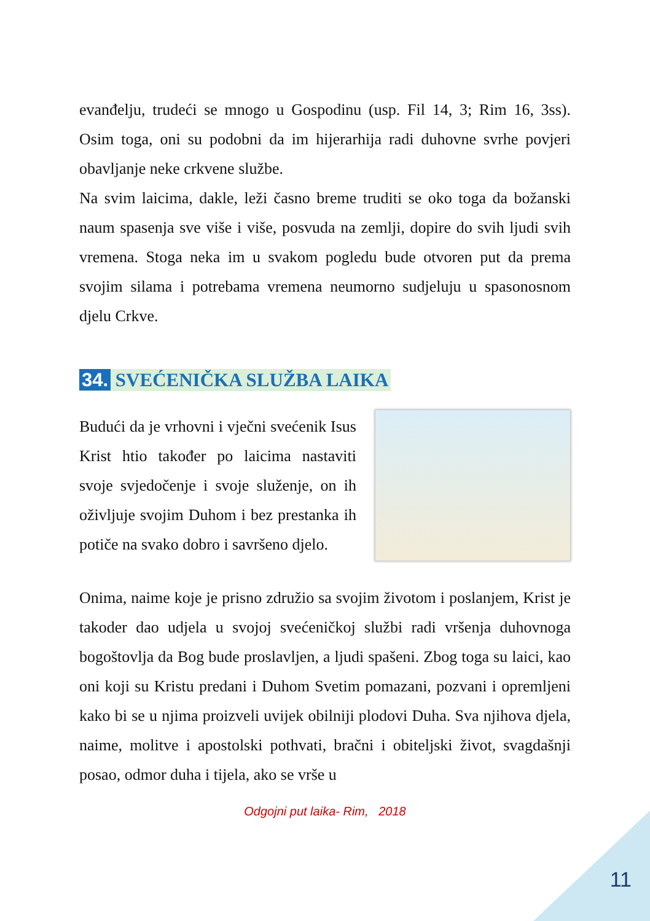evanđelju, trudeći se mnogo u Gospodinu (usp. Fil 14, 3; Rim 16, 3ss). Osim toga, oni su podobni da im hijerarhija radi duhovne svrhe povjeri obavljanje neke crkvene službe.
Na svim laicima, dakle, leži časno breme truditi se oko toga da božanski naum spasenja sve više i više, posvuda na zemlji, dopire do svih ljudi svih vremena. Stoga neka im u svakom pogledu bude otvoren put da prema svojim silama i potrebama vremena neumorno sudjeluju u spasonosnom djelu Crkve.
34. SVEĆENIČKA SLUŽBA LAIKA
Budući da je vrhovni i vječni svećenik Isus Krist htio također po laicima nastaviti svoje svjedočenje i svoje služenje, on ih oživljuje svojim Duhom i bez prestanka ih potiče na svako dobro i savršeno djelo.
Onima, naime koje je prisno združio sa svojim životom i poslanjem, Krist je takoder dao udjela u svojoj svećeničkoj službi radi vršenja duhovnoga bogoštovlja da Bog bude proslavljen, a ljudi spašeni. Zbog toga su laici, kao oni koji su Kristu predani i Duhom Svetim pomazani, pozvani i opremljeni kako bi se u njima proizveli uvijek obilniji plodovi Duha. Sva njihova djela, naime, molitve i apostolski pothvati, bračni i obiteljski život, svagdašnji posao, odmor duha i tijela, ako se vrše u
Odgojni put laika- Rim, 2018
11